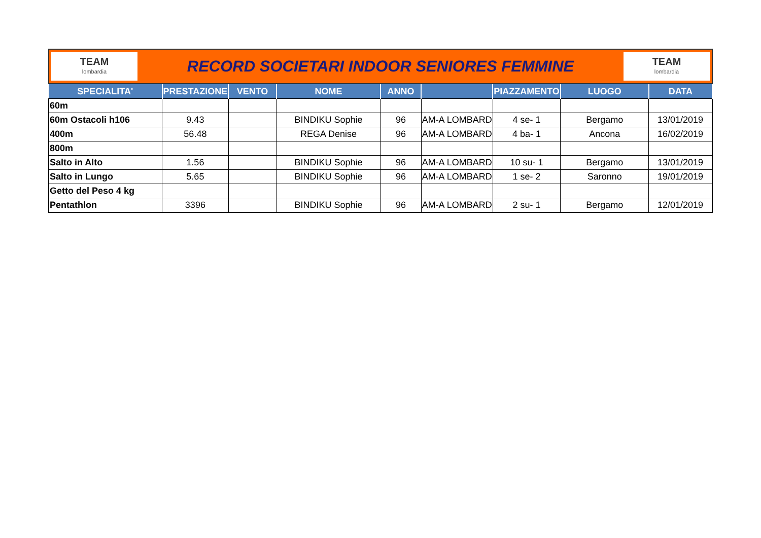TEAM
lombardia
RECORD SOCIETARI INDOOR SENIORES FEMMINE
TEAM
lombardia
| SPECIALITA' | PRESTAZIONE | VENTO | NOME | ANNO | | PIAZZAMENTO | LUOGO | DATA |
| --- | --- | --- | --- | --- | --- | --- | --- | --- |
| 60m | | | | | | | | |
| 60m Ostacoli h106 | 9.43 | | BINDIKU Sophie | 96 | AM-A LOMBARD | 4 se- 1 | Bergamo | 13/01/2019 |
| 400m | 56.48 | | REGA Denise | 96 | AM-A LOMBARD | 4 ba- 1 | Ancona | 16/02/2019 |
| 800m | | | | | | | | |
| Salto in Alto | 1.56 | | BINDIKU Sophie | 96 | AM-A LOMBARD | 10 su- 1 | Bergamo | 13/01/2019 |
| Salto in Lungo | 5.65 | | BINDIKU Sophie | 96 | AM-A LOMBARD | 1 se- 2 | Saronno | 19/01/2019 |
| Getto del Peso 4 kg | | | | | | | | |
| Pentathlon | 3396 | | BINDIKU Sophie | 96 | AM-A LOMBARD | 2 su- 1 | Bergamo | 12/01/2019 |